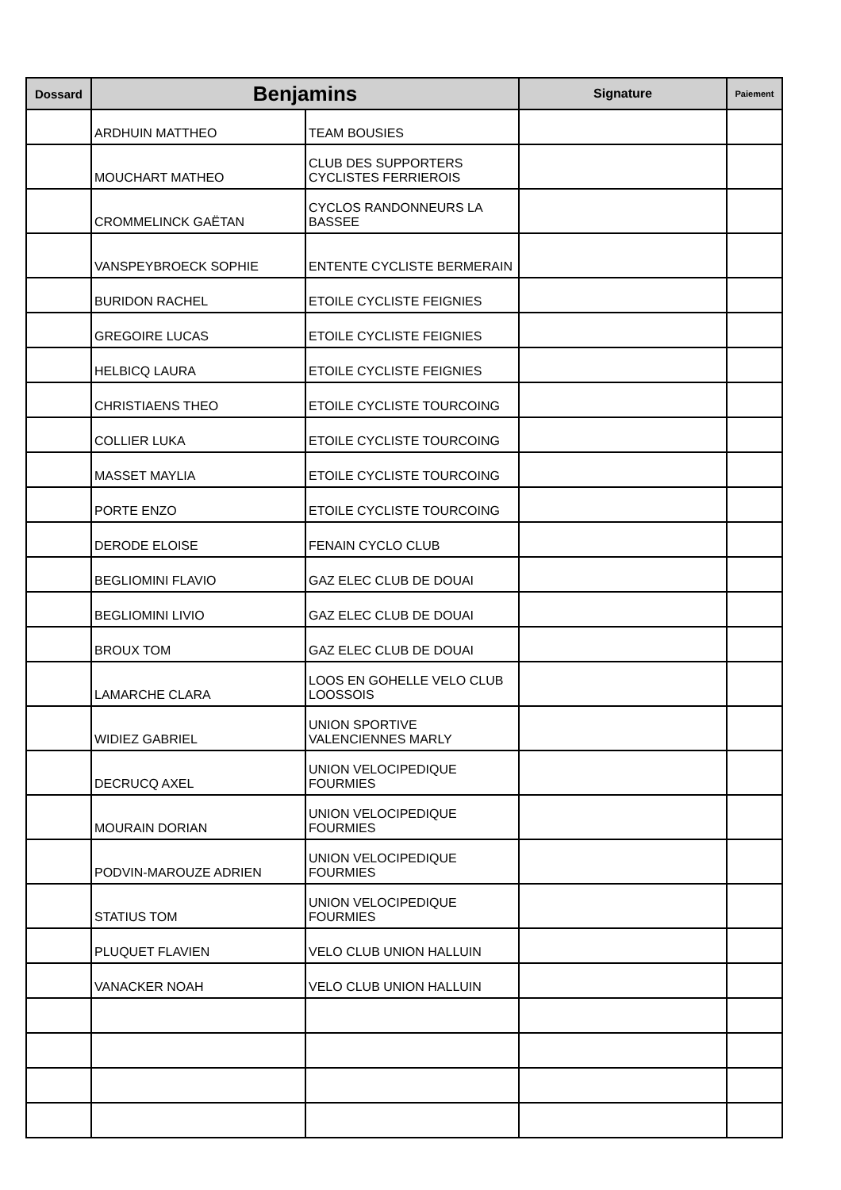| Dossard | Benjamins | | Signature | Paiement |
| --- | --- | --- | --- | --- |
| | ARDHUIN MATTHEO | TEAM BOUSIES | | |
| | MOUCHART MATHEO | CLUB DES SUPPORTERS CYCLISTES FERRIEROIS | | |
| | CROMMELINCK GAËTAN | CYCLOS RANDONNEURS LA BASSEE | | |
| | VANSPEYBROECK SOPHIE | ENTENTE CYCLISTE BERMERAIN | | |
| | BURIDON RACHEL | ETOILE CYCLISTE FEIGNIES | | |
| | GREGOIRE LUCAS | ETOILE CYCLISTE FEIGNIES | | |
| | HELBICQ LAURA | ETOILE CYCLISTE FEIGNIES | | |
| | CHRISTIAENS THEO | ETOILE CYCLISTE TOURCOING | | |
| | COLLIER LUKA | ETOILE CYCLISTE TOURCOING | | |
| | MASSET MAYLIA | ETOILE CYCLISTE TOURCOING | | |
| | PORTE ENZO | ETOILE CYCLISTE TOURCOING | | |
| | DERODE ELOISE | FENAIN CYCLO CLUB | | |
| | BEGLIOMINI FLAVIO | GAZ ELEC CLUB DE DOUAI | | |
| | BEGLIOMINI LIVIO | GAZ ELEC CLUB DE DOUAI | | |
| | BROUX TOM | GAZ ELEC CLUB DE DOUAI | | |
| | LAMARCHE CLARA | LOOS EN GOHELLE VELO CLUB LOOSSOIS | | |
| | WIDIEZ GABRIEL | UNION SPORTIVE VALENCIENNES MARLY | | |
| | DECRUCQ AXEL | UNION VELOCIPEDIQUE FOURMIES | | |
| | MOURAIN DORIAN | UNION VELOCIPEDIQUE FOURMIES | | |
| | PODVIN-MAROUZE ADRIEN | UNION VELOCIPEDIQUE FOURMIES | | |
| | STATIUS TOM | UNION VELOCIPEDIQUE FOURMIES | | |
| | PLUQUET FLAVIEN | VELO CLUB UNION HALLUIN | | |
| | VANACKER NOAH | VELO CLUB UNION HALLUIN | | |